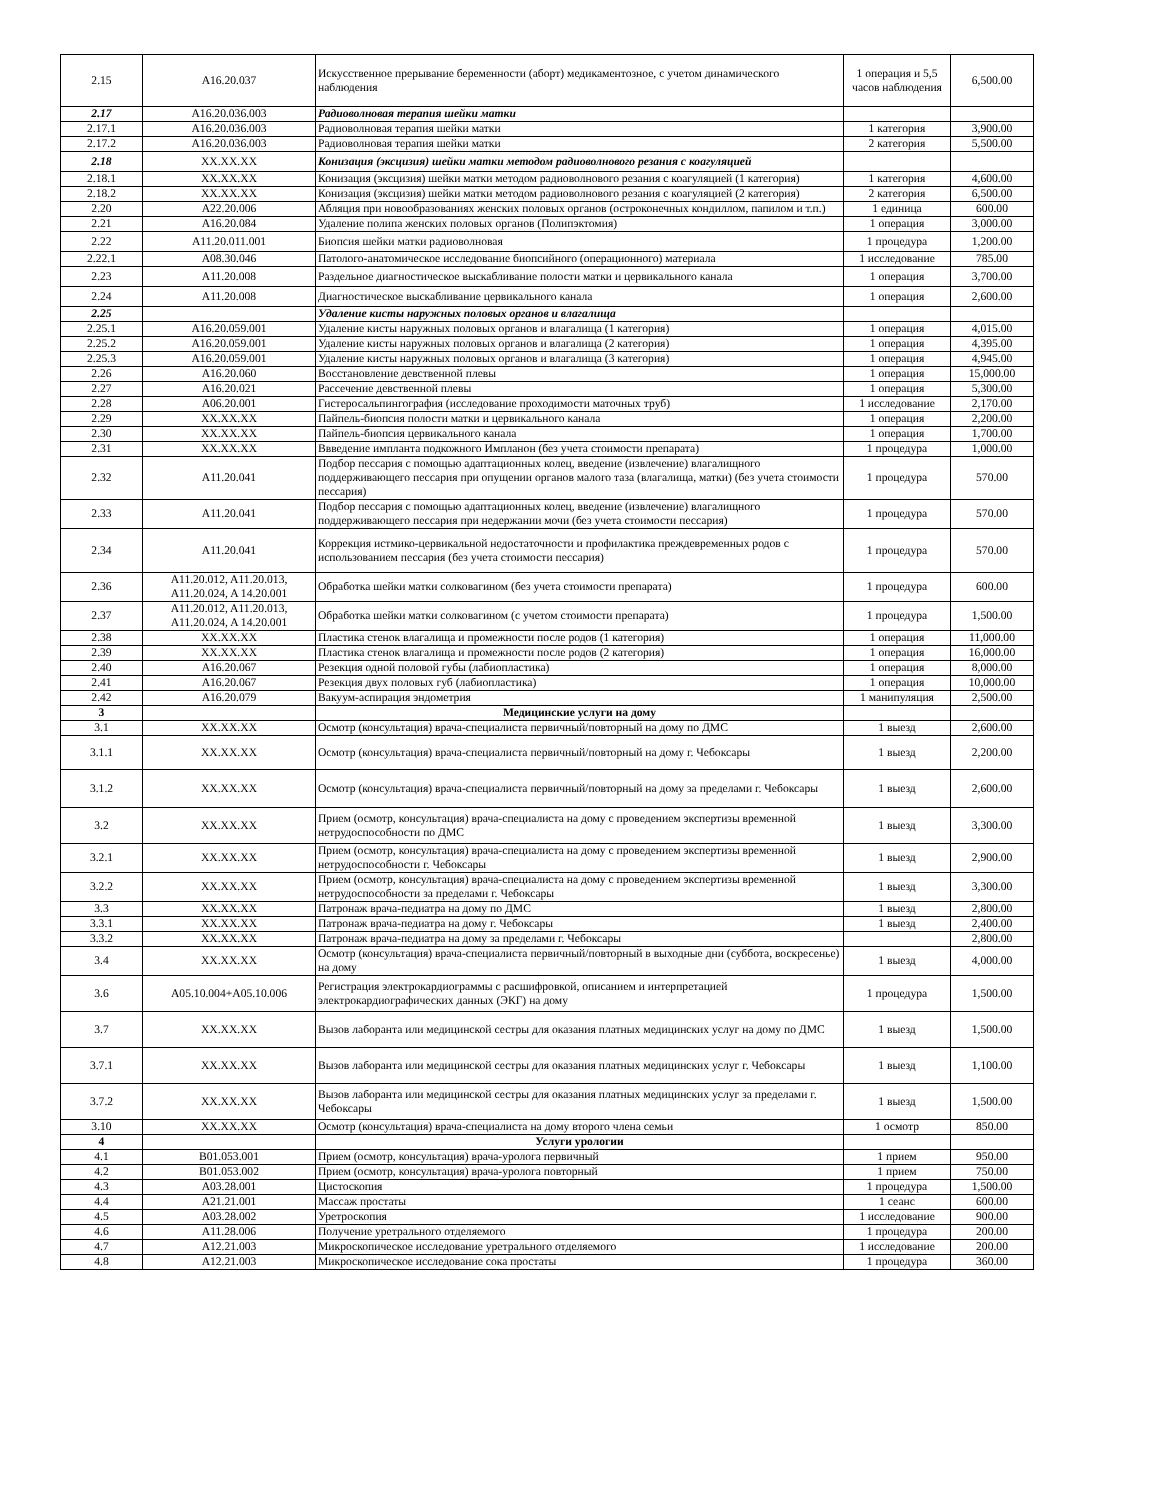| 2.15 | A16.20.037 | Искусственное прерывание беременности (аборт) медикаментозное, с учетом динамического наблюдения | 1 операция и 5,5 часов наблюдения | 6,500.00 |
| 2.17 | A16.20.036.003 | Радиоволновая терапия шейки матки | | |
| 2.17.1 | A16.20.036.003 | Радиоволновая терапия шейки матки | 1 категория | 3,900.00 |
| 2.17.2 | A16.20.036.003 | Радиоволновая терапия шейки матки | 2 категория | 5,500.00 |
| 2.18 | XX.XX.XX | Конизация (эксцизия) шейки матки методом радиоволнового резания с коагуляцией | | |
| 2.18.1 | XX.XX.XX | Конизация (эксцизия) шейки матки методом радиоволнового резания с коагуляцией (1 категория) | 1 категория | 4,600.00 |
| 2.18.2 | XX.XX.XX | Конизация (эксцизия) шейки матки методом радиоволнового резания с коагуляцией (2 категория) | 2 категория | 6,500.00 |
| 2.20 | A22.20.006 | Абляция при новообразованиях женских половых органов (остроконечных кондиллом, папилом и т.п.) | 1 единица | 600.00 |
| 2.21 | A16.20.084 | Удаление полипа женских половых органов (Полипэктомия) | 1 операция | 3,000.00 |
| 2.22 | A11.20.011.001 | Биопсия шейки матки радиоволновая | 1 процедура | 1,200.00 |
| 2.22.1 | A08.30.046 | Патолого-анатомическое исследование биопсийного (операционного) материала | 1 исследование | 785.00 |
| 2.23 | A11.20.008 | Раздельное диагностическое выскабливание полости матки и цервикального канала | 1 операция | 3,700.00 |
| 2.24 | A11.20.008 | Диагностическое выскабливание цервикального канала | 1 операция | 2,600.00 |
| 2.25 | | Удаление кисты наружных половых органов и влагалища | | |
| 2.25.1 | A16.20.059.001 | Удаление кисты наружных половых органов и влагалища (1 категория) | 1 операция | 4,015.00 |
| 2.25.2 | A16.20.059.001 | Удаление кисты наружных половых органов и влагалища (2 категория) | 1 операция | 4,395.00 |
| 2.25.3 | A16.20.059.001 | Удаление кисты наружных половых органов и влагалища (3 категория) | 1 операция | 4,945.00 |
| 2.26 | A16.20.060 | Восстановление девственной плевы | 1 операция | 15,000.00 |
| 2.27 | A16.20.021 | Рассечение девственной плевы | 1 операция | 5,300.00 |
| 2.28 | A06.20.001 | Гистеросальпингография (исследование проходимости маточных труб) | 1 исследование | 2,170.00 |
| 2.29 | XX.XX.XX | Пайпель-биопсия полости матки и цервикального канала | 1 операция | 2,200.00 |
| 2.30 | XX.XX.XX | Пайпель-биопсия цервикального канала | 1 операция | 1,700.00 |
| 2.31 | XX.XX.XX | Ввведение импланта подкожного Импланон (без учета стоимости препарата) | 1 процедура | 1,000.00 |
| 2.32 | A11.20.041 | Подбор пессария с помощью адаптационных колец, введение (извлечение) влагалищного поддерживающего пессария при опущении органов малого таза (влагалища, матки) (без учета стоимости пессария) | 1 процедура | 570.00 |
| 2.33 | A11.20.041 | Подбор пессария с помощью адаптационных колец, введение (извлечение) влагалищного поддерживающего пессария при недержании мочи (без учета стоимости пессария) | 1 процедура | 570.00 |
| 2.34 | A11.20.041 | Коррекция истмико-цервикальной недостаточности и профилактика преждевременных родов с использованием пессария (без учета стоимости пессария) | 1 процедура | 570.00 |
| 2.36 | A11.20.012, A11.20.013, A11.20.024, A 14.20.001 | Обработка шейки матки солковагином (без учета стоимости препарата) | 1 процедура | 600.00 |
| 2.37 | A11.20.012, A11.20.013, A11.20.024, A 14.20.001 | Обработка шейки матки солковагином (с учетом стоимости препарата) | 1 процедура | 1,500.00 |
| 2.38 | XX.XX.XX | Пластика стенок влагалища и промежности после родов (1 категория) | 1 операция | 11,000.00 |
| 2.39 | XX.XX.XX | Пластика стенок влагалища и промежности после родов (2 категория) | 1 операция | 16,000.00 |
| 2.40 | A16.20.067 | Резекция одной половой губы (лабиопластика) | 1 операция | 8,000.00 |
| 2.41 | A16.20.067 | Резекция двух половых губ (лабиопластика) | 1 операция | 10,000.00 |
| 2.42 | A16.20.079 | Вакуум-аспирация эндометрия | 1 манипуляция | 2,500.00 |
| 3 | | Медицинские услуги на дому | | |
| 3.1 | XX.XX.XX | Осмотр (консультация) врача-специалиста первичный/повторный на дому по ДМС | 1 выезд | 2,600.00 |
| 3.1.1 | XX.XX.XX | Осмотр (консультация) врача-специалиста первичный/повторный на дому г. Чебоксары | 1 выезд | 2,200.00 |
| 3.1.2 | XX.XX.XX | Осмотр (консультация) врача-специалиста первичный/повторный на дому за пределами г. Чебоксары | 1 выезд | 2,600.00 |
| 3.2 | XX.XX.XX | Прием (осмотр, консультация) врача-специалиста на дому с проведением экспертизы временной нетрудоспособности по ДМС | 1 выезд | 3,300.00 |
| 3.2.1 | XX.XX.XX | Прием (осмотр, консультация) врача-специалиста на дому с проведением экспертизы временной нетрудоспособности г. Чебоксары | 1 выезд | 2,900.00 |
| 3.2.2 | XX.XX.XX | Прием (осмотр, консультация) врача-специалиста на дому с проведением экспертизы временной нетрудоспособности за пределами г. Чебоксары | 1 выезд | 3,300.00 |
| 3.3 | XX.XX.XX | Патронаж врача-педиатра на дому по ДМС | 1 выезд | 2,800.00 |
| 3.3.1 | XX.XX.XX | Патронаж врача-педиатра на дому г. Чебоксары | 1 выезд | 2,400.00 |
| 3.3.2 | XX.XX.XX | Патронаж врача-педиатра на дому за пределами г. Чебоксары | | 2,800.00 |
| 3.4 | XX.XX.XX | Осмотр (консультация) врача-специалиста первичный/повторный в выходные дни (суббота, воскресенье) на дому | 1 выезд | 4,000.00 |
| 3.6 | A05.10.004+A05.10.006 | Регистрация электрокардиограммы с расшифровкой, описанием и интерпретацией электрокардиографических данных (ЭКГ) на дому | 1 процедура | 1,500.00 |
| 3.7 | XX.XX.XX | Вызов лаборанта или медицинской сестры для оказания платных медицинских услуг на дому по ДМС | 1 выезд | 1,500.00 |
| 3.7.1 | XX.XX.XX | Вызов лаборанта или медицинской сестры для оказания платных медицинских услуг г. Чебоксары | 1 выезд | 1,100.00 |
| 3.7.2 | XX.XX.XX | Вызов лаборанта или медицинской сестры для оказания платных медицинских услуг за пределами г. Чебоксары | 1 выезд | 1,500.00 |
| 3.10 | XX.XX.XX | Осмотр (консультация) врача-специалиста на дому второго члена семьи | 1 осмотр | 850.00 |
| 4 | | Услуги урологии | | |
| 4.1 | B01.053.001 | Прием (осмотр, консультация) врача-уролога первичный | 1 прием | 950.00 |
| 4.2 | B01.053.002 | Прием (осмотр, консультация) врача-уролога повторный | 1 прием | 750.00 |
| 4.3 | A03.28.001 | Цистоскопия | 1 процедура | 1,500.00 |
| 4.4 | A21.21.001 | Массаж простаты | 1 сеанс | 600.00 |
| 4.5 | A03.28.002 | Уретроскопия | 1 исследование | 900.00 |
| 4.6 | A11.28.006 | Получение уретрального отделяемого | 1 процедура | 200.00 |
| 4.7 | A12.21.003 | Микроскопическое исследование уретрального отделяемого | 1 исследование | 200.00 |
| 4.8 | A12.21.003 | Микроскопическое исследование сока простаты | 1 процедура | 360.00 |